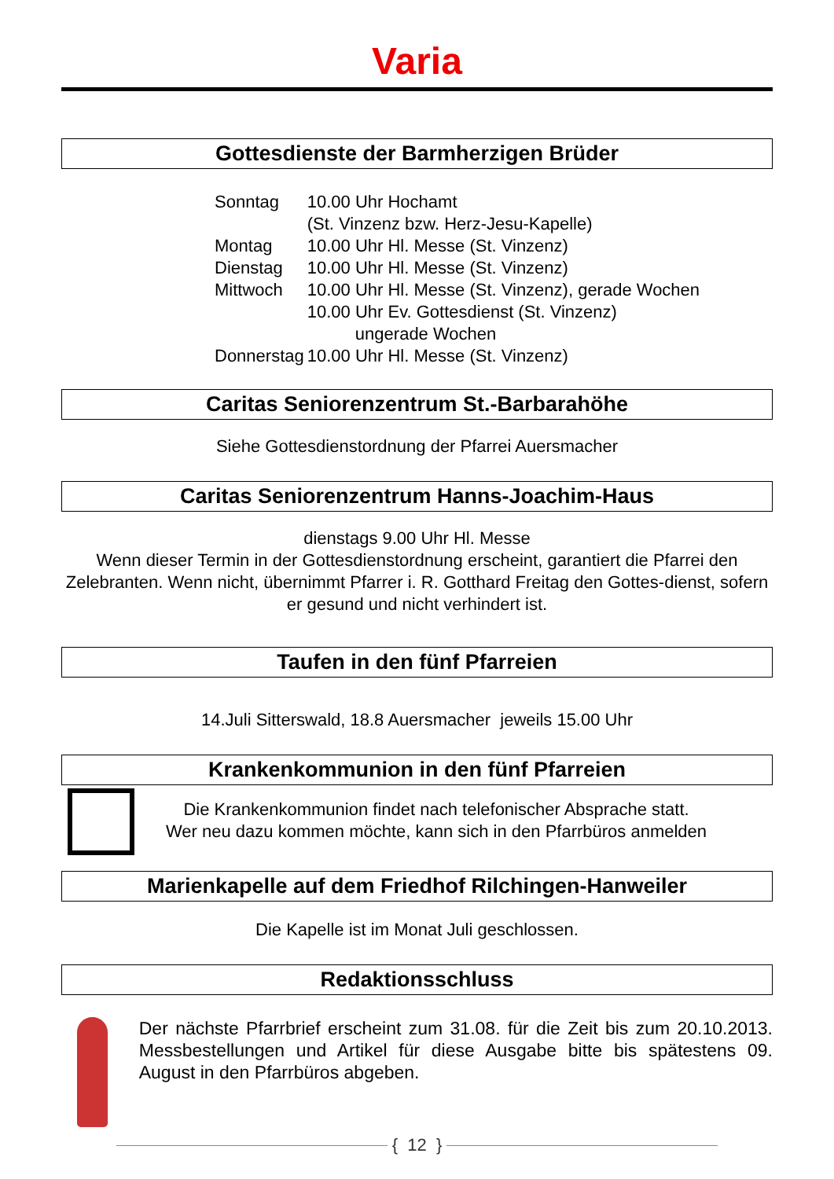Varia
Gottesdienste der Barmherzigen Brüder
| Sonntag | 10.00 Uhr Hochamt (St. Vinzenz bzw. Herz-Jesu-Kapelle) |
| Montag | 10.00 Uhr Hl. Messe (St. Vinzenz) |
| Dienstag | 10.00 Uhr Hl. Messe (St. Vinzenz) |
| Mittwoch | 10.00 Uhr Hl. Messe (St. Vinzenz), gerade Wochen 10.00 Uhr Ev. Gottesdienst (St. Vinzenz) ungerade Wochen |
| Donnerstag | 10.00 Uhr Hl. Messe (St. Vinzenz) |
Caritas Seniorenzentrum St.-Barbarahöhe
Siehe Gottesdienstordnung der Pfarrei Auersmacher
Caritas Seniorenzentrum Hanns-Joachim-Haus
dienstags 9.00 Uhr Hl. Messe
Wenn dieser Termin in der Gottesdienstordnung erscheint, garantiert die Pfarrei den Zelebranten. Wenn nicht, übernimmt Pfarrer i. R. Gotthard Freitag den Gottes-dienst, sofern er gesund und nicht verhindert ist.
Taufen in den fünf Pfarreien
14.Juli Sitterswald, 18.8 Auersmacher jeweils 15.00 Uhr
Krankenkommunion in den fünf Pfarreien
Die Krankenkommunion findet nach telefonischer Absprache statt.
Wer neu dazu kommen möchte, kann sich in den Pfarrbüros anmelden
Marienkapelle auf dem Friedhof Rilchingen-Hanweiler
Die Kapelle ist im Monat Juli geschlossen.
Redaktionsschluss
Der nächste Pfarrbrief erscheint zum 31.08. für die Zeit bis zum 20.10.2013. Messbestellungen und Artikel für diese Ausgabe bitte bis spätestens 09. August in den Pfarrbüros abgeben.
{ 12 }